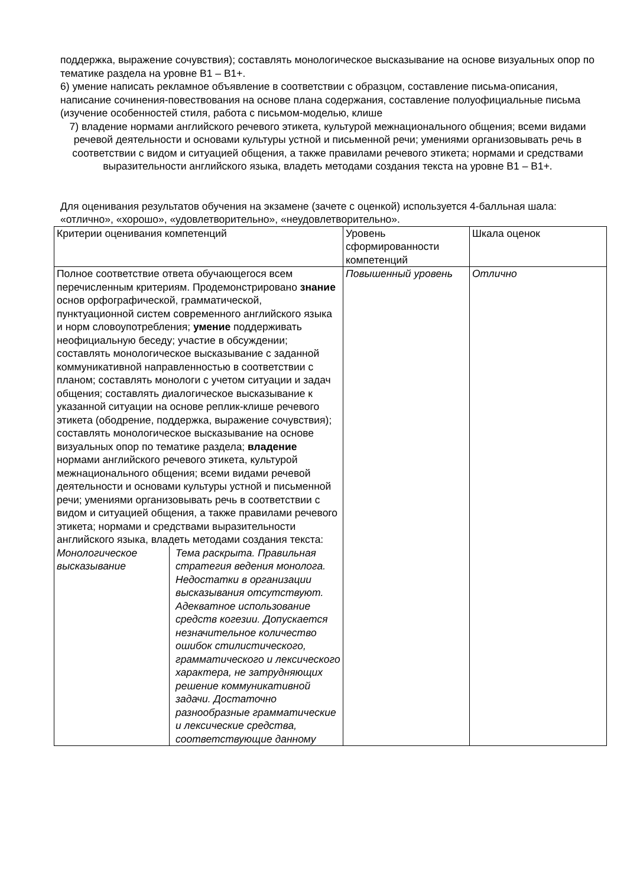поддержка, выражение сочувствия); составлять монологическое высказывание на основе визуальных опор по тематике раздела на уровне В1 – В1+.
6) умение написать рекламное объявление в соответствии с образцом, составление письма-описания, написание сочинения-повествования на основе плана содержания, составление полуофициальные письма (изучение особенностей стиля, работа с письмом-моделью, клише
7) владение нормами английского речевого этикета, культурой межнационального общения; всеми видами речевой деятельности и основами культуры устной и письменной речи; умениями организовывать речь в соответствии с видом и ситуацией общения, а также правилами речевого этикета; нормами и средствами выразительности английского языка, владеть методами создания текста на уровне В1 – В1+.
Для оценивания результатов обучения на экзамене (зачете с оценкой) используется 4-балльная шала: «отлично», «хорошо», «удовлетворительно», «неудовлетворительно».
| Критерии оценивания компетенций | Уровень сформированности компетенций | Шкала оценок |
| Полное соответствие ответа обучающегося всем перечисленным критериям. Продемонстрировано знание основ орфографической, грамматической, пунктуационной систем современного английского языка и норм словоупотребления; умение поддерживать неофициальную беседу; участие в обсуждении; составлять монологическое высказывание с заданной коммуникативной направленностью в соответствии с планом; составлять монологи с учетом ситуации и задач общения; составлять диалогическое высказывание к указанной ситуации на основе реплик-клише речевого этикета (ободрение, поддержка, выражение сочувствия); составлять монологическое высказывание на основе визуальных опор по тематике раздела; владение нормами английского речевого этикета, культурой межнационального общения; всеми видами речевой деятельности и основами культуры устной и письменной речи; умениями организовывать речь в соответствии с видом и ситуацией общения, а также правилами речевого этикета; нормами и средствами выразительности английского языка, владеть методами создания текста: / Монологическое высказывание / Тема раскрыта. Правильная стратегия ведения монолога. Недостатки в организации высказывания отсутствуют. Адекватное использование средств когезии. Допускается незначительное количество ошибок стилистического, грамматического и лексического характера, не затрудняющих решение коммуникативной задачи. Достаточно разнообразные грамматические и лексические средства, соответствующие данному / | Повышенный уровень | Отлично |